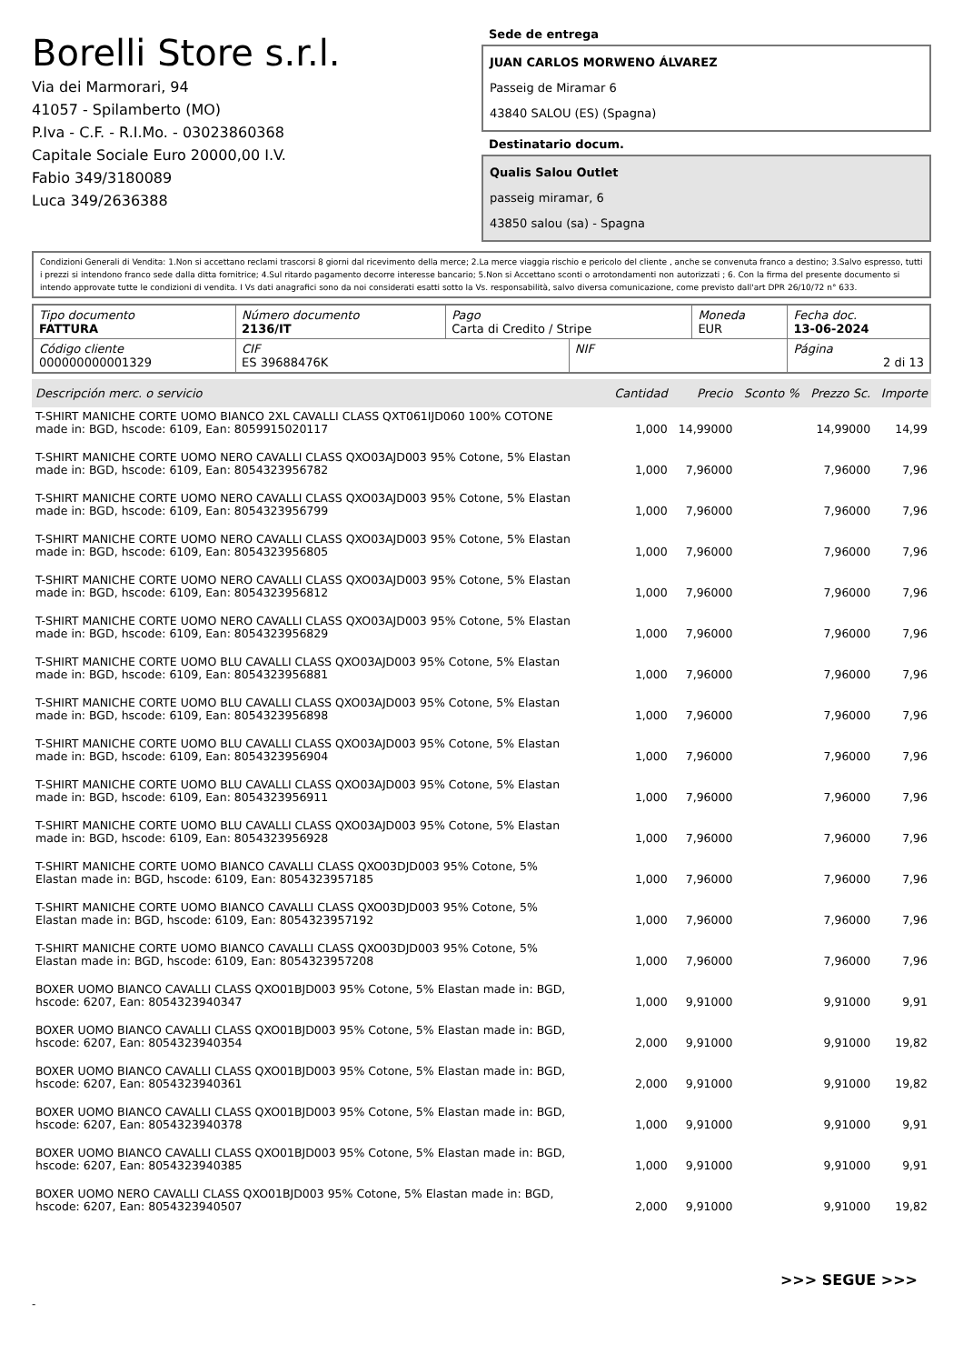Borelli Store s.r.l.
Via dei Marmorari, 94
41057 - Spilamberto (MO)
P.Iva - C.F. - R.I.Mo. - 03023860368
Capitale Sociale Euro 20000,00 I.V.
Fabio 349/3180089
Luca 349/2636388
Sede de entrega
JUAN CARLOS MORWENO ÁLVAREZ
Passeig de Miramar 6
43840 SALOU (ES) (Spagna)
Destinatario docum.
Qualis Salou Outlet
passeig miramar, 6
43850 salou (sa) - Spagna
Condizioni Generali di Vendita: 1.Non si accettano reclami trascorsi 8 giorni dal ricevimento della merce; 2.La merce viaggia rischio e pericolo del cliente , anche se convenuta franco a destino; 3.Salvo espresso, tutti i prezzi si intendono franco sede dalla ditta fornitrice; 4.Sul ritardo pagamento decorre interesse bancario; 5.Non si Accettano sconti o arrotondamenti non autorizzati ; 6. Con la firma del presente documento si intendo approvate tutte le condizioni di vendita. I Vs dati anagrafici sono da noi considerati esatti sotto la Vs. responsabilità, salvo diversa comunicazione, come previsto dall'art DPR 26/10/72 n° 633.
| Tipo documento FATTURA | Número documento 2136/IT | Pago Carta di Credito / Stripe | | Moneda EUR | Fecha doc. 13-06-2024 |
| Código cliente 000000000001329 | CIF ES 39688476K | | NIF | | Página 2 di 13 |
| Descripción merc. o servicio | Cantidad | Precio | Sconto % | Prezzo Sc. | Importe |
| --- | --- | --- | --- | --- | --- |
| T-SHIRT MANICHE CORTE UOMO BIANCO 2XL CAVALLI CLASS QXT061IJD060 100% COTONE made in: BGD, hscode: 6109, Ean: 8059915020117 | 1,000 | 14,99000 | | 14,99000 | 14,99 |
| T-SHIRT MANICHE CORTE UOMO NERO CAVALLI CLASS QXO03AJD003 95% Cotone, 5% Elastan made in: BGD, hscode: 6109, Ean: 8054323956782 | 1,000 | 7,96000 | | 7,96000 | 7,96 |
| T-SHIRT MANICHE CORTE UOMO NERO CAVALLI CLASS QXO03AJD003 95% Cotone, 5% Elastan made in: BGD, hscode: 6109, Ean: 8054323956799 | 1,000 | 7,96000 | | 7,96000 | 7,96 |
| T-SHIRT MANICHE CORTE UOMO NERO CAVALLI CLASS QXO03AJD003 95% Cotone, 5% Elastan made in: BGD, hscode: 6109, Ean: 8054323956805 | 1,000 | 7,96000 | | 7,96000 | 7,96 |
| T-SHIRT MANICHE CORTE UOMO NERO CAVALLI CLASS QXO03AJD003 95% Cotone, 5% Elastan made in: BGD, hscode: 6109, Ean: 8054323956812 | 1,000 | 7,96000 | | 7,96000 | 7,96 |
| T-SHIRT MANICHE CORTE UOMO NERO CAVALLI CLASS QXO03AJD003 95% Cotone, 5% Elastan made in: BGD, hscode: 6109, Ean: 8054323956829 | 1,000 | 7,96000 | | 7,96000 | 7,96 |
| T-SHIRT MANICHE CORTE UOMO BLU CAVALLI CLASS QXO03AJD003 95% Cotone, 5% Elastan made in: BGD, hscode: 6109, Ean: 8054323956881 | 1,000 | 7,96000 | | 7,96000 | 7,96 |
| T-SHIRT MANICHE CORTE UOMO BLU CAVALLI CLASS QXO03AJD003 95% Cotone, 5% Elastan made in: BGD, hscode: 6109, Ean: 8054323956898 | 1,000 | 7,96000 | | 7,96000 | 7,96 |
| T-SHIRT MANICHE CORTE UOMO BLU CAVALLI CLASS QXO03AJD003 95% Cotone, 5% Elastan made in: BGD, hscode: 6109, Ean: 8054323956904 | 1,000 | 7,96000 | | 7,96000 | 7,96 |
| T-SHIRT MANICHE CORTE UOMO BLU CAVALLI CLASS QXO03AJD003 95% Cotone, 5% Elastan made in: BGD, hscode: 6109, Ean: 8054323956911 | 1,000 | 7,96000 | | 7,96000 | 7,96 |
| T-SHIRT MANICHE CORTE UOMO BLU CAVALLI CLASS QXO03AJD003 95% Cotone, 5% Elastan made in: BGD, hscode: 6109, Ean: 8054323956928 | 1,000 | 7,96000 | | 7,96000 | 7,96 |
| T-SHIRT MANICHE CORTE UOMO BIANCO CAVALLI CLASS QXO03DJD003 95% Cotone, 5% Elastan made in: BGD, hscode: 6109, Ean: 8054323957185 | 1,000 | 7,96000 | | 7,96000 | 7,96 |
| T-SHIRT MANICHE CORTE UOMO BIANCO CAVALLI CLASS QXO03DJD003 95% Cotone, 5% Elastan made in: BGD, hscode: 6109, Ean: 8054323957192 | 1,000 | 7,96000 | | 7,96000 | 7,96 |
| T-SHIRT MANICHE CORTE UOMO BIANCO CAVALLI CLASS QXO03DJD003 95% Cotone, 5% Elastan made in: BGD, hscode: 6109, Ean: 8054323957208 | 1,000 | 7,96000 | | 7,96000 | 7,96 |
| BOXER UOMO BIANCO CAVALLI CLASS QXO01BJD003 95% Cotone, 5% Elastan made in: BGD, hscode: 6207, Ean: 8054323940347 | 1,000 | 9,91000 | | 9,91000 | 9,91 |
| BOXER UOMO BIANCO CAVALLI CLASS QXO01BJD003 95% Cotone, 5% Elastan made in: BGD, hscode: 6207, Ean: 8054323940354 | 2,000 | 9,91000 | | 9,91000 | 19,82 |
| BOXER UOMO BIANCO CAVALLI CLASS QXO01BJD003 95% Cotone, 5% Elastan made in: BGD, hscode: 6207, Ean: 8054323940361 | 2,000 | 9,91000 | | 9,91000 | 19,82 |
| BOXER UOMO BIANCO CAVALLI CLASS QXO01BJD003 95% Cotone, 5% Elastan made in: BGD, hscode: 6207, Ean: 8054323940378 | 1,000 | 9,91000 | | 9,91000 | 9,91 |
| BOXER UOMO BIANCO CAVALLI CLASS QXO01BJD003 95% Cotone, 5% Elastan made in: BGD, hscode: 6207, Ean: 8054323940385 | 1,000 | 9,91000 | | 9,91000 | 9,91 |
| BOXER UOMO NERO CAVALLI CLASS QXO01BJD003 95% Cotone, 5% Elastan made in: BGD, hscode: 6207, Ean: 8054323940507 | 2,000 | 9,91000 | | 9,91000 | 19,82 |
>>> SEGUE >>>
-